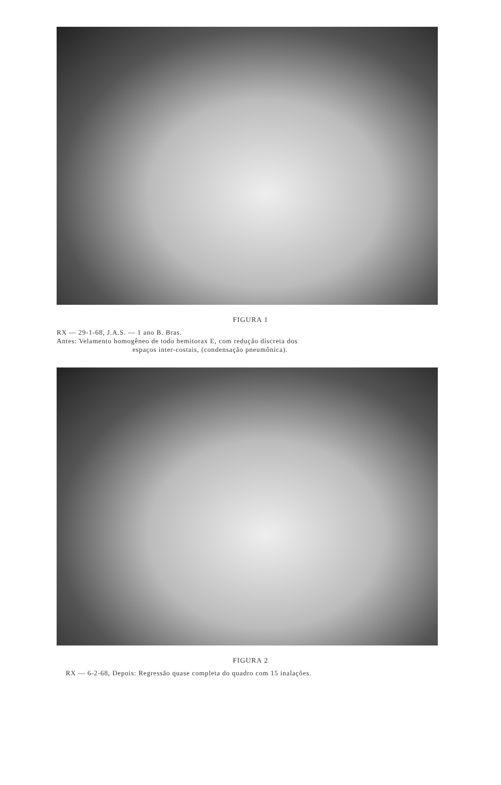FIGURA 1
RX — 29-1-68, J.A.S. — 1 ano B. Bras.
Antes: Velamento homogêneo de todo hemitorax E, com redução discreta dos
espaços inter-costais, (condensação pneumônica).
FIGURA 2
RX — 6-2-68, Depois: Regressão quase completa do quadro com 15 inalações.